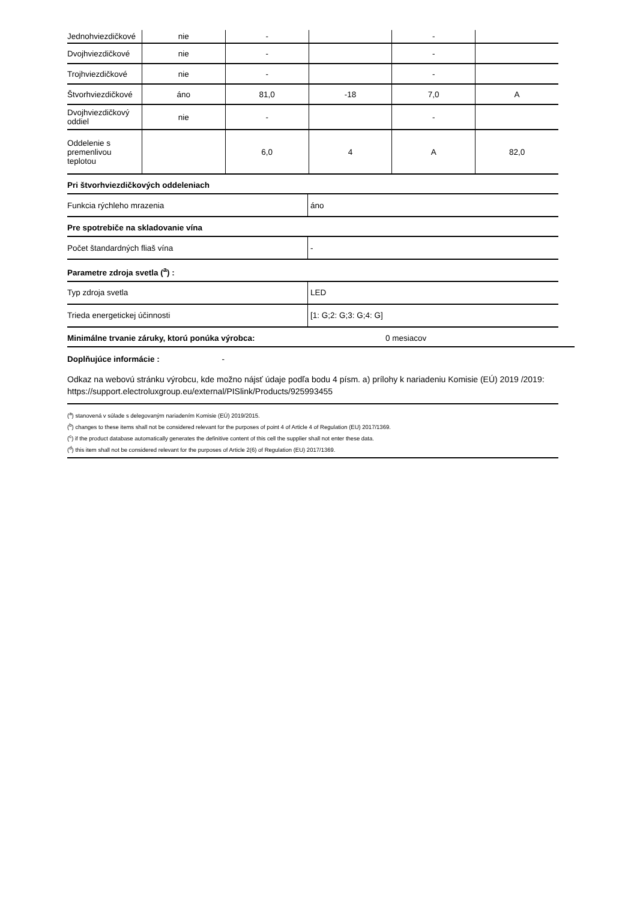| Jednohviezdičkové | nie | - | | - | |
| Dvojhviezdičkové | nie | - | | - | |
| Trojhviezdičkové | nie | - | | - | |
| Štvorhviezdičkové | áno | 81,0 | -18 | 7,0 | A |
| Dvojhviezdičkový oddiel | nie | - | | - | |
| Oddelenie s premenlivou teplotou | | 6,0 | 4 | A | 82,0 |
Pri štvorhviezdičkových oddeleniach
| Funkcia rýchleho mrazenia | áno |
Pre spotrebiče na skladovanie vína
| Počet štandardných fliaš vína | - |
Parametre zdroja svetla (<sup>a</sup>) :
| Typ zdroja svetla | LED |
| Trieda energetickej účinnosti | [1: G;2: G;3: G;4: G] |
Minimálne trvanie záruky, ktorú ponúka výrobca: 0 mesiacov
Doplňujúce informácie : -
Odkaz na webovú stránku výrobcu, kde možno nájsť údaje podľa bodu 4 písm. a) prílohy k nariadeniu Komisie (EÚ) 2019 /2019: https://support.electroluxgroup.eu/external/PISlink/Products/925993455
(<sup>a</sup>) stanovená v súlade s delegovaným nariadením Komisie (EÚ) 2019/2015.
(<sup>b</sup>) changes to these items shall not be considered relevant for the purposes of point 4 of Article 4 of Regulation (EU) 2017/1369.
(<sup>c</sup>) if the product database automatically generates the definitive content of this cell the supplier shall not enter these data.
(<sup>d</sup>) this item shall not be considered relevant for the purposes of Article 2(6) of Regulation (EU) 2017/1369.